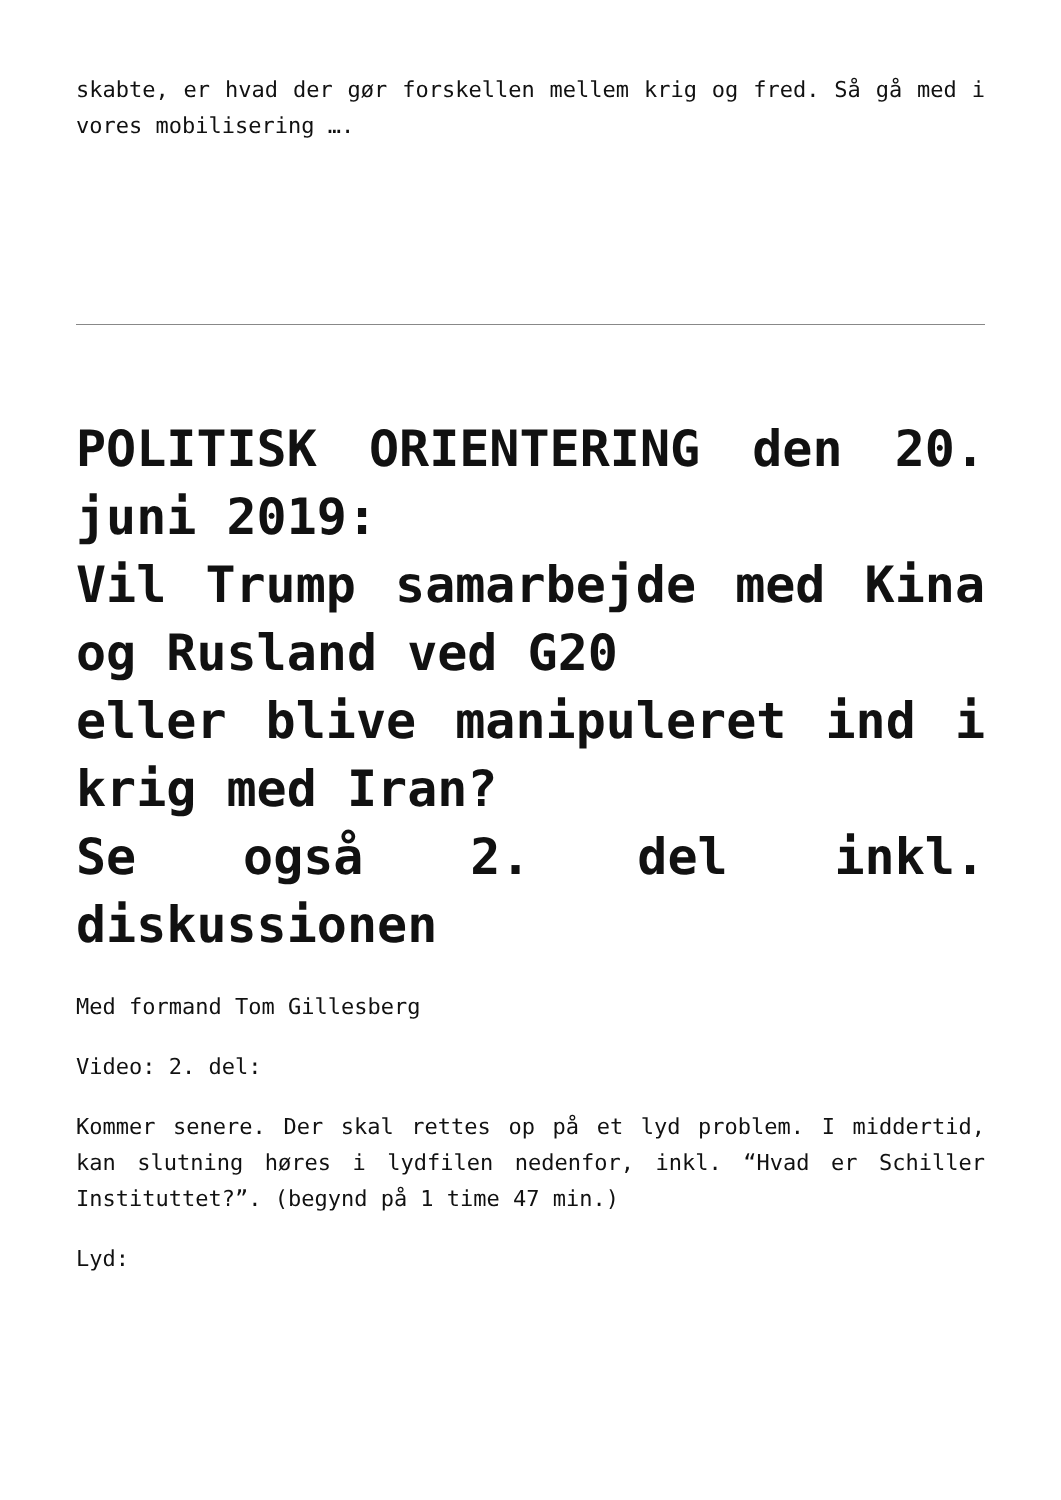skabte, er hvad der gør forskellen mellem krig og fred. Så gå med i vores mobilisering ….
POLITISK ORIENTERING den 20. juni 2019:
Vil Trump samarbejde med Kina og Rusland ved G20
eller blive manipuleret ind i krig med Iran?
Se også 2. del inkl. diskussionen
Med formand Tom Gillesberg
Video: 2. del:
Kommer senere. Der skal rettes op på et lyd problem. I middertid, kan slutning høres i lydfilen nedenfor, inkl. “Hvad er Schiller Instituttet?”. (begynd på 1 time 47 min.)
Lyd: